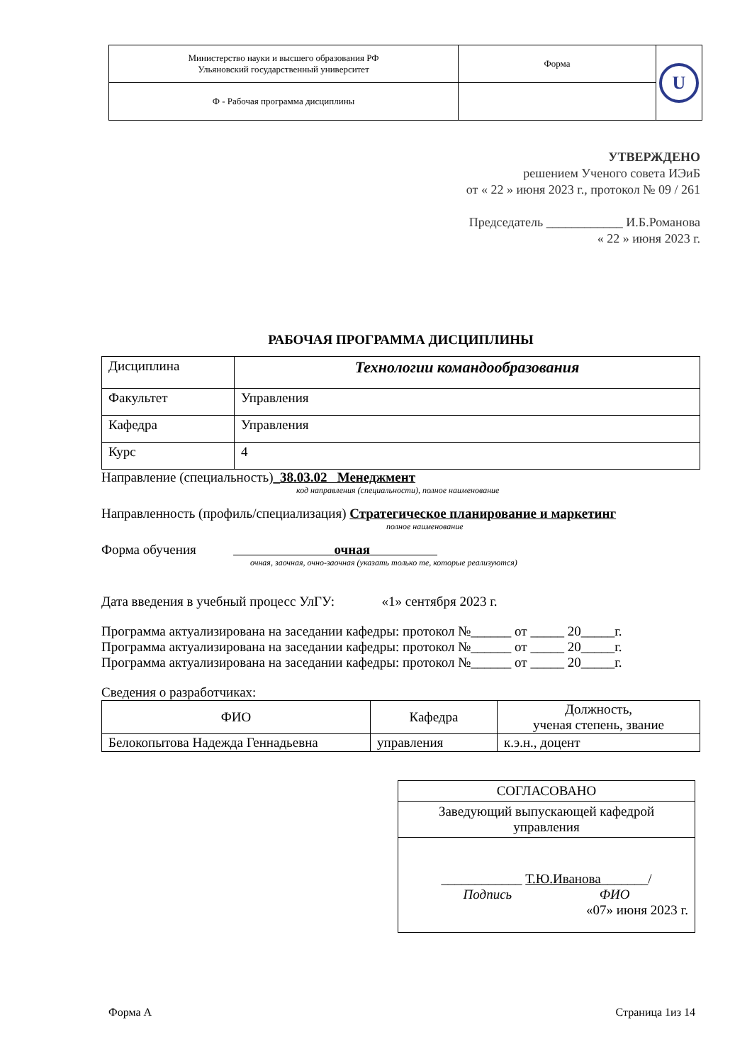| Министерство науки и высшего образования РФ Ульяновский государственный университет | Форма | U |
| Ф - Рабочая программа дисциплины | | |
УТВЕРЖДЕНО
решением Ученого совета ИЭиБ
от « 22 » июня 2023 г., протокол № 09 / 261
Председатель ____________ И.Б.Романова
« 22 » июня 2023 г.
РАБОЧАЯ ПРОГРАММА ДИСЦИПЛИНЫ
| Дисциплина | Технологии командообразования |
| Факультет | Управления |
| Кафедра | Управления |
| Курс | 4 |
Направление (специальность)_38.03.02 Менеджмент
код направления (специальности), полное наименование
Направленность (профиль/специализация) Стратегическое планирование и маркетинг
полное наименование
Форма обучения очная
очная, заочная, очно-заочная (указать только те, которые реализуются)
Дата введения в учебный процесс УлГУ: «1» сентября 2023 г.
Программа актуализирована на заседании кафедры: протокол №______ от _____ 20_____г.
Программа актуализирована на заседании кафедры: протокол №______ от _____ 20_____г.
Программа актуализирована на заседании кафедры: протокол №______ от _____ 20_____г.
Сведения о разработчиках:
| ФИО | Кафедра | Должность, ученая степень, звание |
| --- | --- | --- |
| Белокопытова Надежда Геннадьевна | управления | к.э.н., доцент |
| СОГЛАСОВАНО |
| Заведующий выпускающей кафедрой управления |
| ____________ Т.Ю.Иванова _______/ Подпись ФИО «07» июня 2023 г. |
Форма А Страница 1из 14